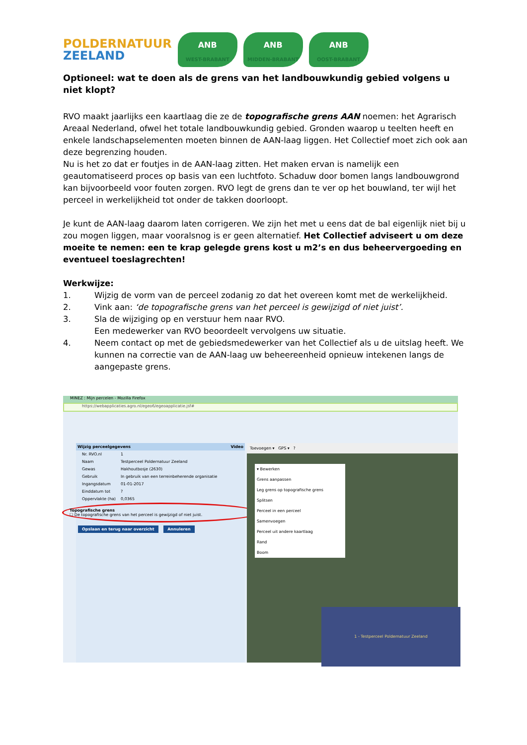POLDERNATUUR
ZEELAND
ANB
WEST-BRABANT
ANB
MIDDEN-BRABANT
ANB
OOST-BRABANT
Optioneel: wat te doen als de grens van het landbouwkundig gebied volgens u niet klopt?
RVO maakt jaarlijks een kaartlaag die ze de topografische grens AAN noemen: het Agrarisch Areaal Nederland, ofwel het totale landbouwkundig gebied. Gronden waarop u teelten heeft en enkele landschapselementen moeten binnen de AAN-laag liggen. Het Collectief moet zich ook aan deze begrenzing houden.
Nu is het zo dat er foutjes in de AAN-laag zitten. Het maken ervan is namelijk een geautomatiseerd proces op basis van een luchtfoto. Schaduw door bomen langs landbouwgrond kan bijvoorbeeld voor fouten zorgen. RVO legt de grens dan te ver op het bouwland, ter wijl het perceel in werkelijkheid tot onder de takken doorloopt.
Je kunt de AAN-laag daarom laten corrigeren. We zijn het met u eens dat de bal eigenlijk niet bij u zou mogen liggen, maar vooralsnog is er geen alternatief. Het Collectief adviseert u om deze moeite te nemen: een te krap gelegde grens kost u m2’s en dus beheervergoeding en eventueel toeslagrechten!
Werkwijze:
1. Wijzig de vorm van de perceel zodanig zo dat het overeen komt met de werkelijkheid.
2. Vink aan: ‘de topografische grens van het perceel is gewijzigd of niet juist’.
3. Sla de wijziging op en verstuur hem naar RVO.
Een medewerker van RVO beoordeelt vervolgens uw situatie.
4. Neem contact op met de gebiedsmedewerker van het Collectief als u de uitslag heeft. We kunnen na correctie van de AAN-laag uw beheereenheid opnieuw intekenen langs de aangepaste grens.
MINEZ : Mijn percelen - Mozilla Firefox
https://webapplicaties.agro.nl/egeo6/egeoapplicatie.jsf#
Wijzig perceelgegevens Video
Nr. RVO.nl 1
Naam Testperceel Poldernatuur Zeeland
Gewas Hakhoutbosje (2630)
Gebruik In gebruik van een terreinbeherende organisatie
Ingangsdatum 01-01-2017
Einddatum tot?
Oppervlakte (ha) 0,0365
Topografische grens
☐ De topografische grens van het perceel is gewijzigd of niet juist.
Opslaan en terug naar overzicht Annuleren
Toevoegen ▾ GPS ▾ ?
▾ Bewerken
Grens aanpassen
Leg grens op topografische grens
Splitsen
Perceel in een perceel
Samenvoegen
Perceel uit andere kaartlaag
Rand
Boom
1 - Testperceel Poldernatuur Zeeland